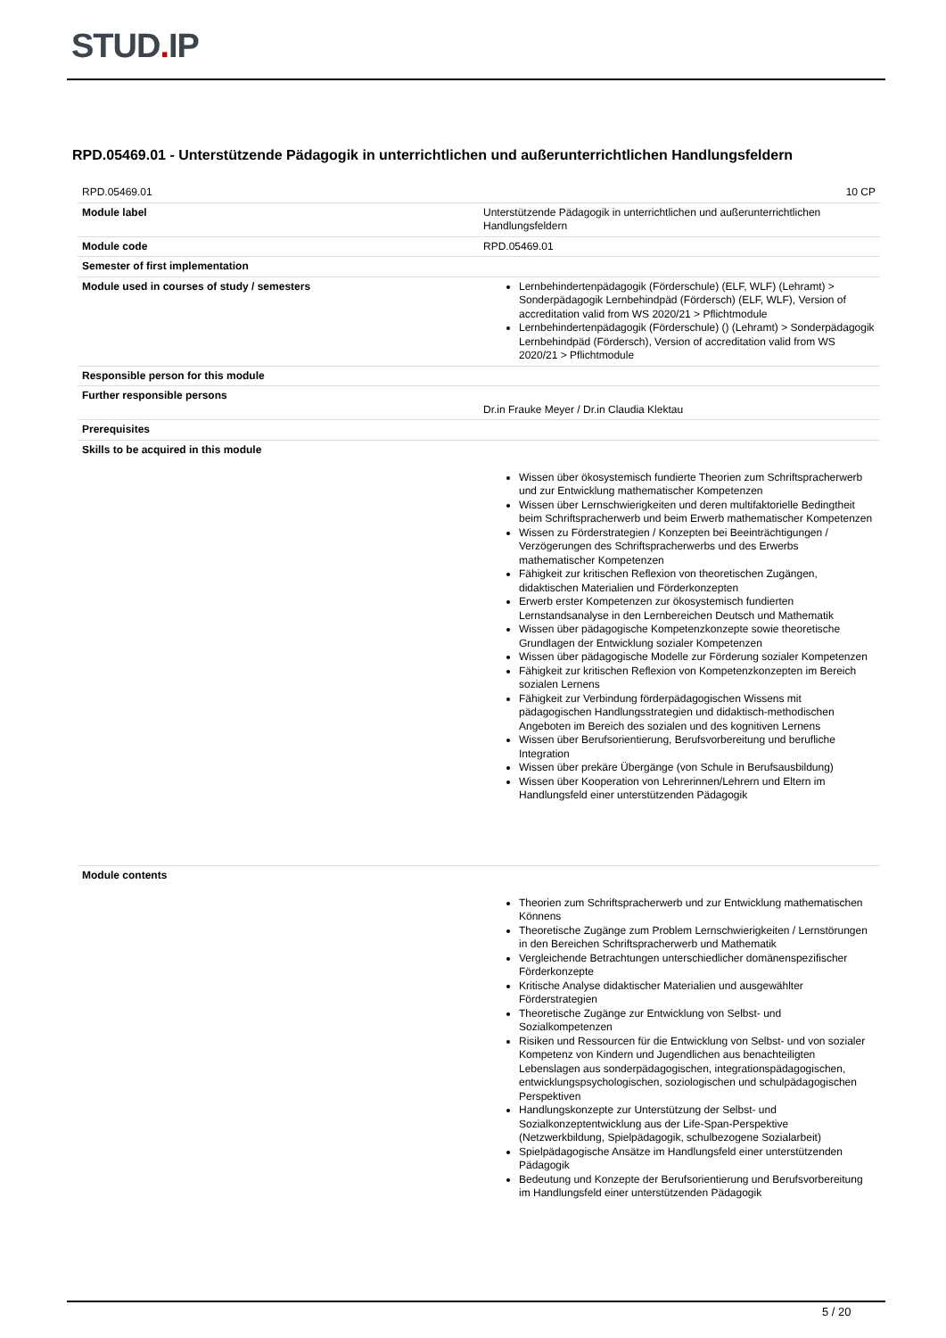STUD. IP
RPD.05469.01 - Unterstützende Pädagogik in unterrichtlichen und außerunterrichtlichen Handlungsfeldern
| RPD.05469.01 | 10 CP |
| Module label | Unterstützende Pädagogik in unterrichtlichen und außerunterrichtlichen Handlungsfeldern |
| Module code | RPD.05469.01 |
| Semester of first implementation | |
| Module used in courses of study / semesters | Lernbehindertenpädagogik (Förderschule) (ELF, WLF) (Lehramt) > Sonderpädagogik Lernbehindpäd (Fördersch) (ELF, WLF), Version of accreditation valid from WS 2020/21 > Pflichtmodule Lernbehindertenpädagogik (Förderschule) () (Lehramt) > Sonderpädagogik Lernbehindpäd (Fördersch), Version of accreditation valid from WS 2020/21 > Pflichtmodule |
| Responsible person for this module | |
| Further responsible persons | Dr.in Frauke Meyer / Dr.in Claudia Klektau |
| Prerequisites | |
| Skills to be acquired in this module | Wissen über ökosystemisch fundierte Theorien zum Schriftspracherwerb und zur Entwicklung mathematischer Kompetenzen Wissen über Lernschwierigkeiten und deren multifaktorielle Bedingtheit beim Schriftspracherwerb und beim Erwerb mathematischer Kompetenzen Wissen zu Förderstrategien / Konzepten bei Beeinträchtigungen / Verzögerungen des Schriftspracherwerbs und des Erwerbs mathematischer Kompetenzen Fähigkeit zur kritischen Reflexion von theoretischen Zugängen, didaktischen Materialien und Förderkonzepten Erwerb erster Kompetenzen zur ökosystemisch fundierten Lernstandsanalyse in den Lernbereichen Deutsch und Mathematik Wissen über pädagogische Kompetenzkonzepte sowie theoretische Grundlagen der Entwicklung sozialer Kompetenzen Wissen über pädagogische Modelle zur Förderung sozialer Kompetenzen Fähigkeit zur kritischen Reflexion von Kompetenzkonzepten im Bereich sozialen Lernens Fähigkeit zur Verbindung förderpädagogischen Wissens mit pädagogischen Handlungsstrategien und didaktisch-methodischen Angeboten im Bereich des sozialen und des kognitiven Lernens Wissen über Berufsorientierung, Berufsvorbereitung und berufliche Integration Wissen über prekäre Übergänge (von Schule in Berufsausbildung) Wissen über Kooperation von Lehrerinnen/Lehrern und Eltern im Handlungsfeld einer unterstützenden Pädagogik |
| Module contents | Theorien zum Schriftspracherwerb und zur Entwicklung mathematischen Könnens Theoretische Zugänge zum Problem Lernschwierigkeiten / Lernstörungen in den Bereichen Schriftspracherwerb und Mathematik Vergleichende Betrachtungen unterschiedlicher domänenspezifischer Förderkonzepte Kritische Analyse didaktischer Materialien und ausgewählter Förderstrategien Theoretische Zugänge zur Entwicklung von Selbst- und Sozialkompetenzen Risiken und Ressourcen für die Entwicklung von Selbst- und von sozialer Kompetenz von Kindern und Jugendlichen aus benachteiligten Lebenslagen aus sonderpädagogischen, integrationspädagogischen, entwicklungspsychologischen, soziologischen und schulpädagogischen Perspektiven Handlungskonzepte zur Unterstützung der Selbst- und Sozialkonzeptentwicklung aus der Life-Span-Perspektive (Netzwerkbildung, Spielpädagogik, schulbezogene Sozialarbeit) Spielpädagogische Ansätze im Handlungsfeld einer unterstützenden Pädagogik Bedeutung und Konzepte der Berufsorientierung und Berufsvorbereitung im Handlungsfeld einer unterstützenden Pädagogik |
5 / 20